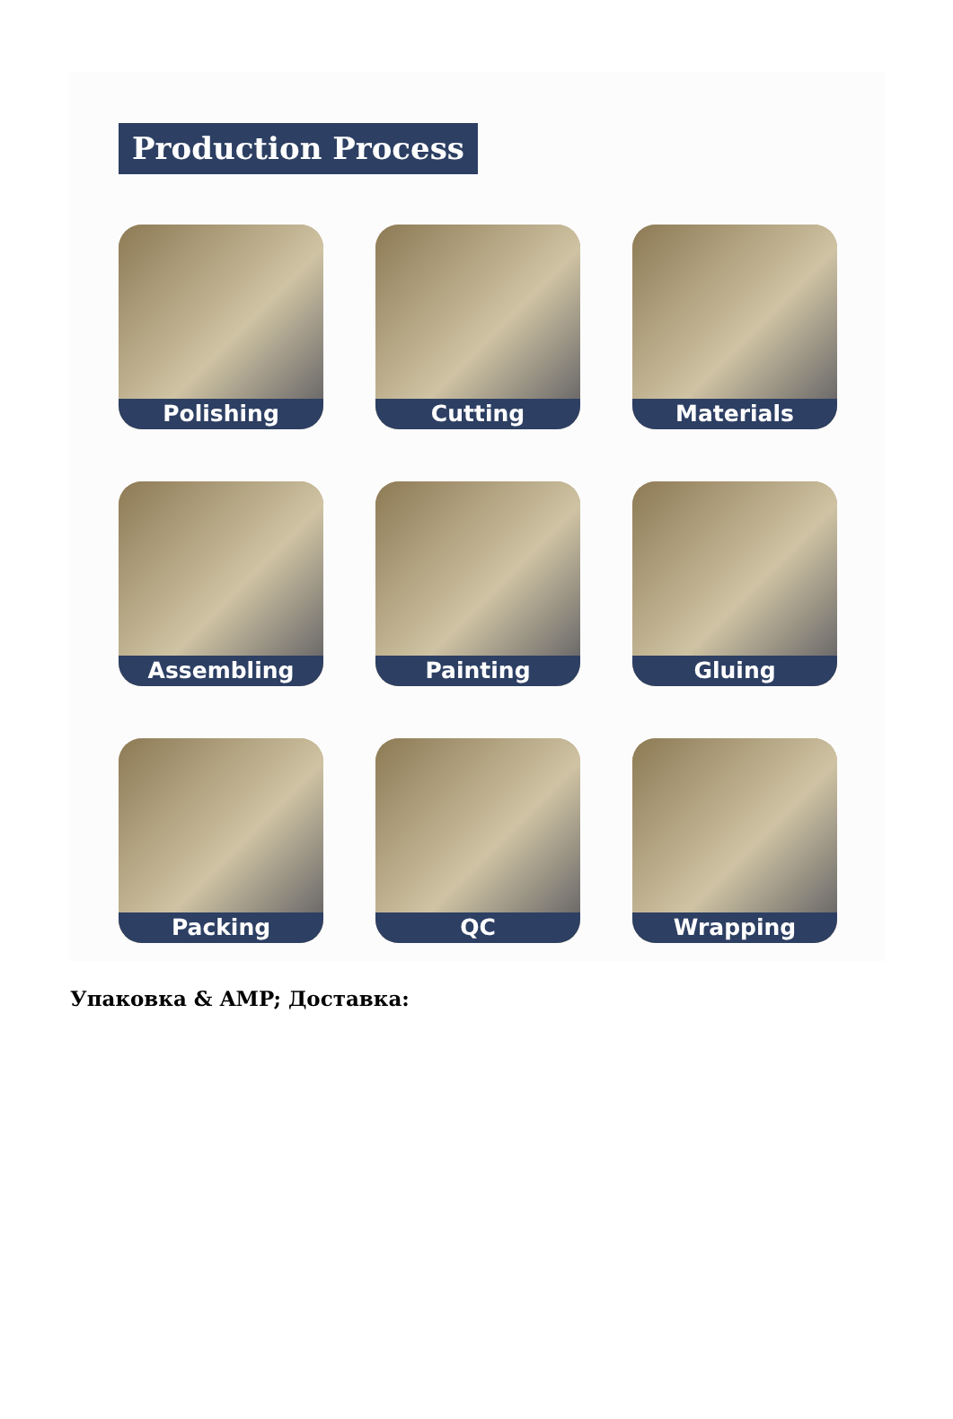Production Process
Polishing
Cutting
Materials
Assembling
Painting
Gluing
Packing
QC
Wrapping
Упаковка & AMP; Доставка: